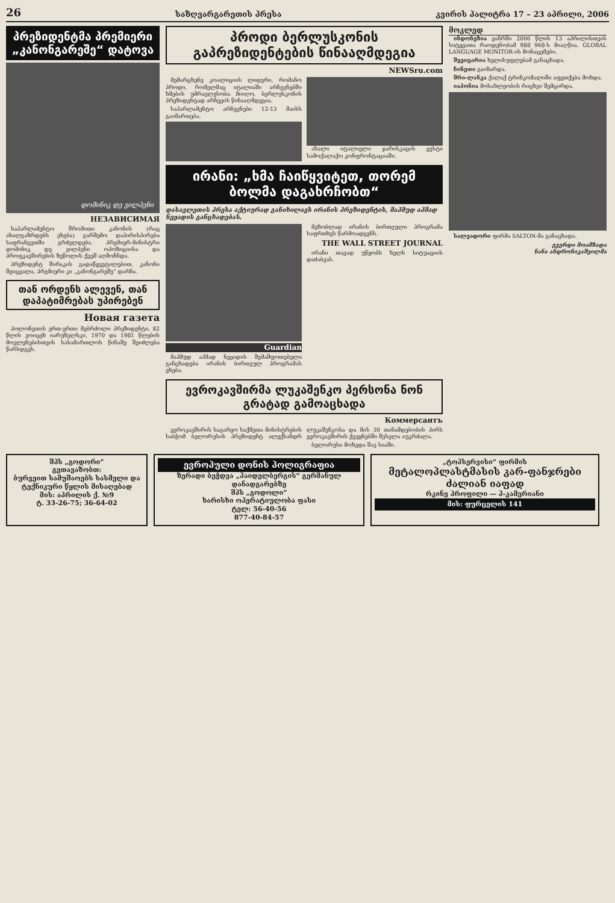26 საზღვარგარეთის პრესა კვირის პალიტრა 17 – 23 აპრილი, 2006
პრეზიდენტმა პრემიერი „კანონგარეშე“ დატოვა
დომინიკ დე ვილპენი
НЕЗАВИСИМАЯ
საპარლამენტო შრომითი კანონის (რაც ახალგაზრდებს ეხება) გარშემო დაპირისპირება საფრანგეთში გრძელდება. პრემიერ-მინისტრი დომინიკ დე ვილპენი ოპოზიციისა და პროფკავშირების ზეწოლის ქვეშ აღმოჩნდა.
პრეზიდენტ შირაკის გადაწყვეტილებით, კანონი შეიცვალა, პრემიერი კი „კანონგარეშე“ დარჩა.
თან ორდენს ალევენ, თან დაპატიმრებას უპირებენ
Новая газета
პოლონეთის ერთ-ერთი მებრძოლი პრეზიდენტი, 82 წლის ვოიცეხ იარუზელსკი, 1970 და 1981 წლების მოვლენებისთვის სასამართლოს წინაშე შეიძლება წარსდგეს.
პროდი ბერლუსკონის გაპრეზიდენტების წინააღმდეგია
NEWSru.com
მემარცხენე კოალიციის ლიდერი, რომანო პროდი, რომელმაც იტალიაში არჩევნებში ხმების უმრავლესობა მიიღო, ბერლუსკონის პრეზიდენტად არჩევის წინააღმდეგია.
საპარლამენტო არჩევნები 12-13 მაისს გაიმართება.
ახალი იტალიელი ჯარისკაცის ჟესტი სამოქალაქო კონფრონტაციაში.
ირანი: „ხმა ჩაიწყვიტეთ, თორემ ბოლმა დაგახრჩობთ“
დასავლეთის პრესა აქტიურად განიხილავს ირანის პრეზიდენტის, მაჰმუდ აჰმად ნეჟადის განცხადებას.
Guardian
მაჰმუდ აჰმად ნეჟადის შემაშფოთებელი განცხადება ირანის ბირთვულ პროგრამას ეხება.
მეზობლად ირანის ბირთვული პროგრამა საფრთხეს წარმოადგენს.
THE WALL STREET JOURNAL
ირანი თავად უწყობს ხელს სიტუაციის დაძაბვას.
ევროკავშირმა ლუკაშენკო პერსონა ნონ გრატად გამოაცხადა
Коммерсантъ
ევროკავშირის საგარეო საქმეთა მინისტრების საბჭომ ბელორუსის პრეზიდენტ ალექსანდრ ლუკაშენკოსა და მის 30 თანამდებობის პირს ევროკავშირის ქვეყნებში შესვლა აუკრძალა.
ბელორუსი მოხვდა შავ სიაში.
მოკლედ
ინდონეზია ჟანრში 2006 წლის 13 აპრილისთვის სიტყვათა რაოდენობამ 988 968-ს მიაღწია. GLOBAL LANGUAGE MONITOR-ის მონაცემები.
შვეიცარია ხელისუფლებამ განაცხადა.
ჩინეთი გაიზარდა.
შრი-ლანკა ქალაქ ტრინკომალიში აფეთქება მოხდა.
იაპონია მოსახლეობის რიცხვი შემცირდა.
სალვადორი ფირმა SALTON-მა განაცხადა.
გვერდი მოამზადა
ნანა ანდრონიკაშვილმა
შპს „გოდორი“
გვთავაზობთ:
ბურვეით სამუშაოებს სასმელი და ტექნიკური წყლის მისაღებად
მის: აპრილის ქ. №9
ტ. 33-26-75; 36-64-02
ევროპული დონის პოლიგრაფია
ზერადი ბეჭდვა „ჰაიდელბერგის“ გერმანულ დანადგარებზე
შპს „გოდოლი“
ხარისხი ოპერატიულობა ფასი
ტელ: 56-40-56
877-40-84-57
„ტოპსერვისი“ ფირმის
მეტალოპლასტმასის კარ-ფანჯრები ძალიან იაფად
რკინე პროფილი — ჰ-კამერიანი
მის: ფურცელის 141